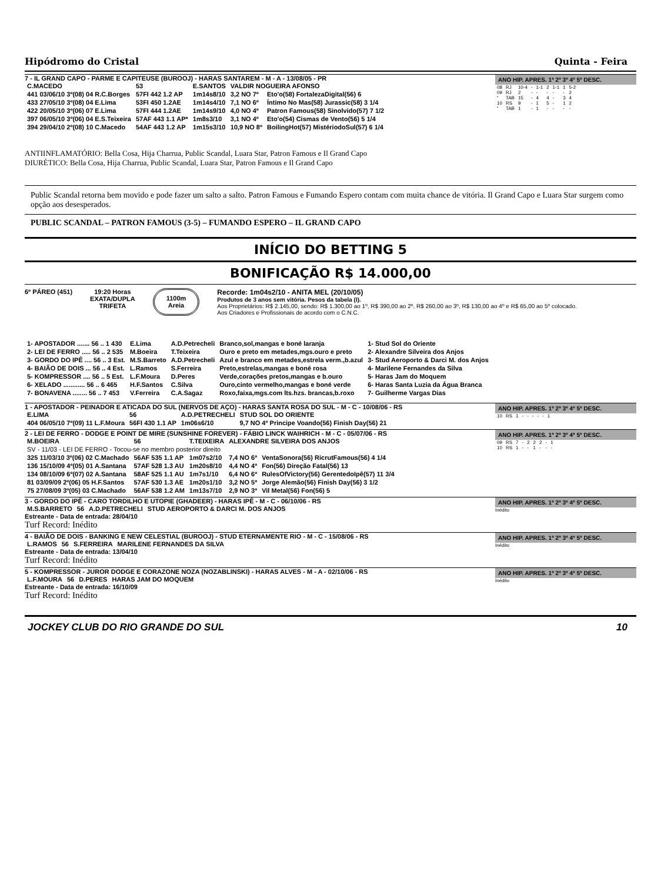Hipódromo do Cristal Quinta - Feira
7 - IL GRAND CAPO - PARME E CAPITEUSE (BUROOJ) - HARAS SANTAREM - M - A - 13/08/05 - PR
| C.MACEDO | 53 | E.SANTOS | VALDIR NOGUEIRA AFONSO | |
| 441 03/06/10 3º(08) 04 R.C.Borges | 57FI 442 1.2 AP | 1m14s8/10 | 3,2 NO 7º | Eto'o(58) FortalezaDigital(56) 6 |
| 433 27/05/10 3º(08) 04 E.Lima | 53FI 450 1.2AE | 1m14s4/10 | 7,1 NO 6º | Íntimo No Mas(58) Jurassic(58) 3 1/4 |
| 422 20/05/10 3º(06) 07 E.Lima | 57FI 444 1.2AE | 1m14s9/10 | 4,0 NO 4º | Patron Famous(58) Sinolvido(57) 7 1/2 |
| 397 06/05/10 3º(06) 04 E.S.Teixeira | 57AF 443 1.1 AP* | 1m8s3/10 | 3,1 NO 4º | Eto'o(54) Cismas de Vento(56) 5 1/4 |
| 394 29/04/10 2º(08) 10 C.Macedo | 54AF 443 1.2 AP | 1m15s3/10 | 10,9 NO 8º | BoilingHot(57) MistériodoSul(57) 6 1/4 |
ANO HIP. APRES. 1º 2º 3º 4º 5º DESC.
| 08 | RJ | 10-4 | - | 1-1 | 2 | 1-1 | 1 | 5-2 |
| 09 | RJ | 2 | - | - | - | - | - | 2 |
| “ | TAB | 15 | - | 4 | 4 | - | 3 | 4 |
| 10 | RS | 9 | - | 1 | 5 | - | 1 | 2 |
| “ | TAB | 1 | - | 1 | - | - | - | - |
ANTIINFLAMATÓRIO: Bella Cosa, Hija Charrua, Public Scandal, Luara Star, Patron Famous e Il Grand Capo
DIURÉTICO: Bella Cosa, Hija Charrua, Public Scandal, Luara Star, Patron Famous e Il Grand Capo
Public Scandal retorna bem movido e pode fazer um salto a salto. Patron Famous e Fumando Espero contam com muita chance de vitória. Il Grand Capo e Luara Star surgem como opção aos desesperados.
PUBLIC SCANDAL – PATRON FAMOUS (3-5) – FUMANDO ESPERO – IL GRAND CAPO
INÍCIO DO BETTING 5
BONIFICAÇÃO R$ 14.000,00
6º PÁREO (451) 19:20 Horas
EXATA/DUPLA
TRIFETA
1100m
Areia
Recorde: 1m04s2/10 - ANITA MEL (20/10/05)
Produtos de 3 anos sem vitória. Pesos da tabela (I).
Aos Proprietários: R$ 2.145,00, sendo: R$ 1.300,00 ao 1º, R$ 390,00 ao 2º, R$ 260,00 ao 3º, R$ 130,00 ao 4º e R$ 65,00 ao 5º colocado.
Aos Criadores e Profissionais de acordo com o C.N.C.
| 1- APOSTADOR ....... 56 .. 1 430 | E.Lima | A.D.Petrecheli | Branco,sol,mangas e boné laranja | 1- Stud Sol do Oriente |
| 2- LEI DE FERRO ..... 56 .. 2 535 | M.Boeira | T.Teixeira | Ouro e preto em metades,mgs.ouro e preto | 2- Alexandre Silveira dos Anjos |
| 3- GORDO DO IPÊ .... 56 .. 3 Est. | M.S.Barreto | A.D.Petrecheli | Azul e branco em metades,estrela verm.,b.azul | 3- Stud Aeroporto & Darci M. dos Anjos |
| 4- BAIÃO DE DOIS ... 56 .. 4 Est. | L.Ramos | S.Ferreira | Preto,estrelas,mangas e boné rosa | 4- Marilene Fernandes da Silva |
| 5- KOMPRESSOR .... 56 .. 5 Est. | L.F.Moura | D.Peres | Verde,corações pretos,mangas e b.ouro | 5- Haras Jam do Moquem |
| 6- XELADO ............ 56 .. 6 465 | H.F.Santos | C.Silva | Ouro,cinto vermelho,mangas e boné verde | 6- Haras Santa Luzia da Água Branca |
| 7- BONAVENA ........ 56 .. 7 453 | V.Ferreira | C.A.Sagaz | Roxo,faixa,mgs.com lts.hzs. brancas,b.roxo | 7- Guilherme Vargas Dias |
1 - APOSTADOR - PEINADOR E ATICADA DO SUL (NERVOS DE AÇO) - HARAS SANTA ROSA DO SUL - M - C - 10/08/06 - RS
| E.LIMA | 56 | A.D.PETRECHELI | STUD SOL DO ORIENTE |
| 404 06/05/10 7º(09) 11 L.F.Moura | 56FI 430 1.1 AP | 1m06s6/10 | 9,7 NO 4º Principe Voando(56) Finish Day(56) 21 |
ANO HIP. APRES. 1º 2º 3º 4º 5º DESC.
| 10 | RS | 1 | - | - | - | - | - | 1 |
2 - LEI DE FERRO - DODGE E POINT DE MIRE (SUNSHINE FOREVER) - FÁBIO LINCK WAIHRICH - M - C - 05/07/06 - RS
| M.BOEIRA | 56 | T.TEIXEIRA | ALEXANDRE SILVEIRA DOS ANJOS | |
| SV - 11/03 - LEI DE FERRO - Tocou-se no membro posterior direito | | | | |
| 325 11/03/10 3º(06) 02 C.Machado | 56AF 535 1.1 AP | 1m07s2/10 | 7,4 NO 6º | VentaSonora(56) RicrutFamous(56) 4 1/4 |
| 136 15/10/09 4º(05) 01 A.Santana | 57AF 528 1.3 AU | 1m20s8/10 | 4,4 NO 4º | Fon(56) Direção Fatal(56) 13 |
| 134 08/10/09 6º(07) 02 A.Santana | 58AF 525 1.1 AU | 1m7s1/10 | 6,4 NO 6º | RulesOfVictory(56) GerentedoIpê(57) 11 3/4 |
| 81 03/09/09 2º(06) 05 H.F.Santos | 57AF 530 1.3 AE | 1m20s1/10 | 3,2 NO 5º | Jorge Alemão(56) Finish Day(56) 3 1/2 |
| 75 27/08/09 3º(05) 03 C.Machado | 56AF 538 1.2 AM | 1m13s7/10 | 2,9 NO 3º | Vil Metal(56) Fon(56) 5 |
ANO HIP. APRES. 1º 2º 3º 4º 5º DESC.
| 09 | RS | 7 | - | 2 | 2 | 2 | - | 1 |
| 10 | RS | 1 | - | - | 1 | - | - | - |
3 - GORDO DO IPÊ - CARO TORDILHO E UTOPIE (GHADEER) - HARAS IPÊ - M - C - 06/10/06 - RS
| M.S.BARRETO | 56 | A.D.PETRECHELI | STUD AEROPORTO & DARCI M. DOS ANJOS |
Estreante - Data de entrada: 28/04/10
Turf Record: Inédito
ANO HIP. APRES. 1º 2º 3º 4º 5º DESC.
Inédito
4 - BAIÃO DE DOIS - BANKING E NEW CELESTIAL (BUROOJ) - STUD ETERNAMENTE RIO - M - C - 15/08/06 - RS
| L.RAMOS | 56 | S.FERREIRA | MARILENE FERNANDES DA SILVA |
Estreante - Data de entrada: 13/04/10
Turf Record: Inédito
ANO HIP. APRES. 1º 2º 3º 4º 5º DESC.
Inédito
5 - KOMPRESSOR - JUROR DODGE E CORAZONE NOZA (NOZABLINSKI) - HARAS ALVES - M - A - 02/10/06 - RS
| L.F.MOURA | 56 | D.PERES | HARAS JAM DO MOQUEM |
Estreante - Data de entrada: 16/10/09
Turf Record: Inédito
ANO HIP. APRES. 1º 2º 3º 4º 5º DESC.
Inédito
JOCKEY CLUB DO RIO GRANDE DO SUL 10